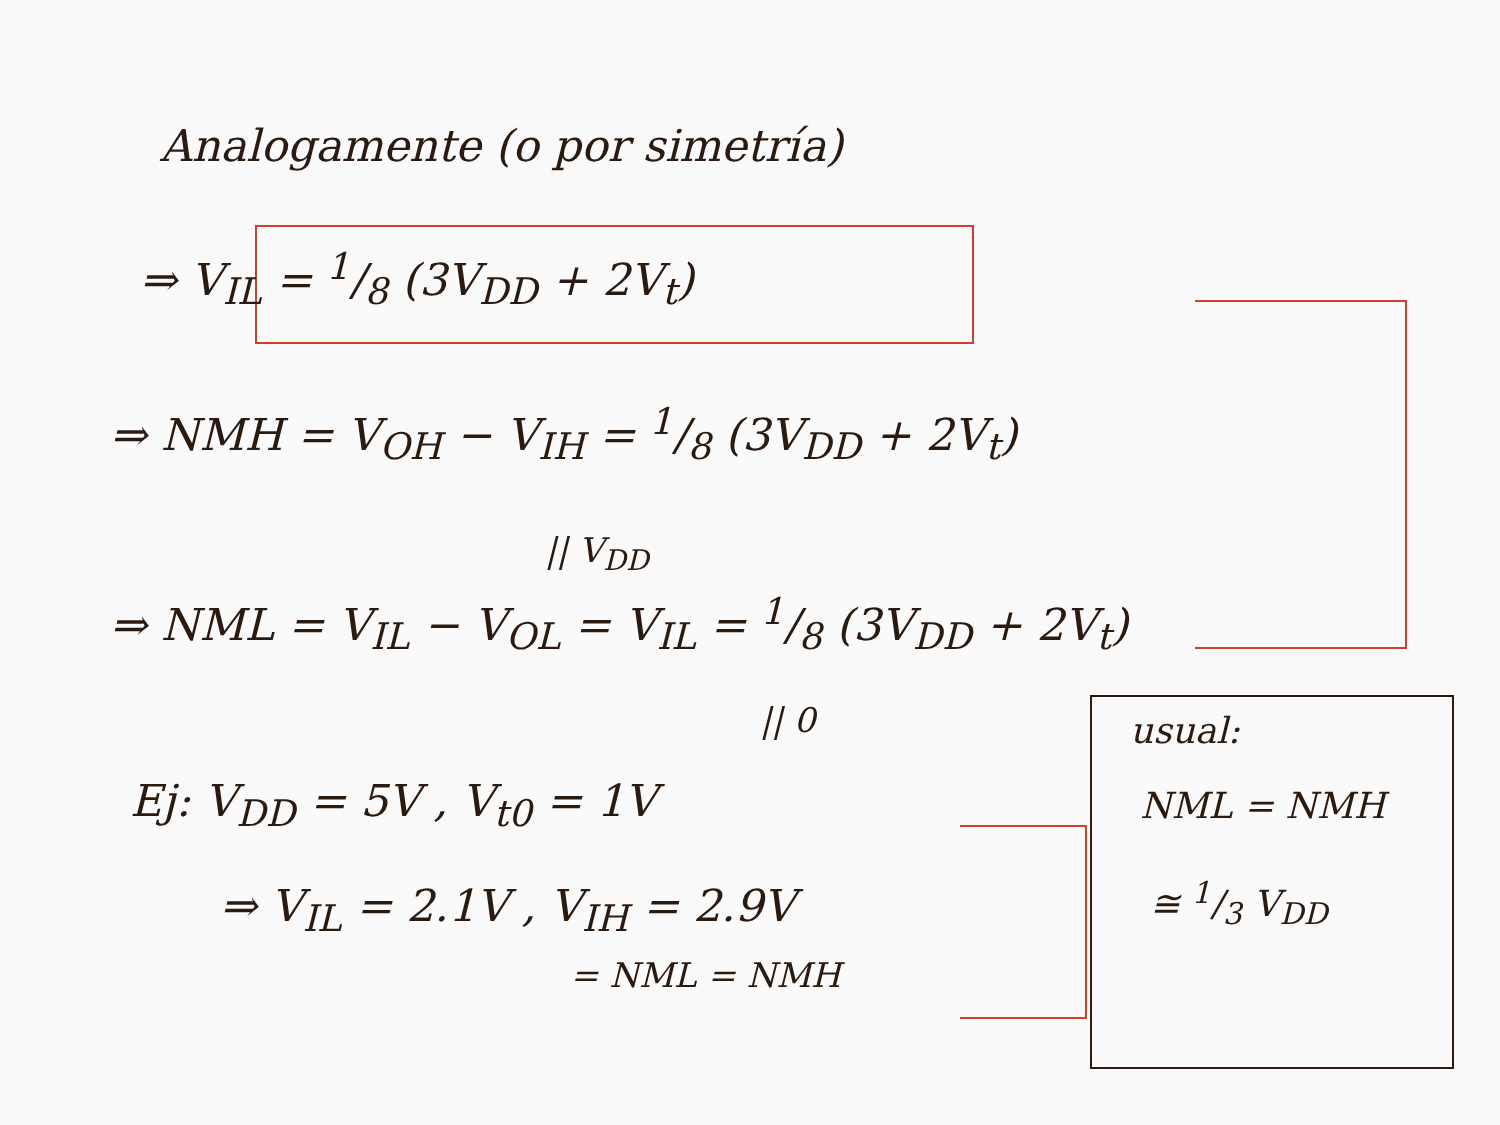Analogamente (o por simetría)
⇒ V<sub>IL</sub> = 1/8 (3V<sub>DD</sub> + 2V<sub>t</sub>)
⇒ NMH = V<sub>OH</sub> − V<sub>IH</sub> = 1/8 (3V<sub>DD</sub> + 2V<sub>t</sub>)
|| V<sub>DD</sub>
⇒ NML = V<sub>IL</sub> − V<sub>OL</sub> = V<sub>IL</sub> = 1/8 (3V<sub>DD</sub> + 2V<sub>t</sub>)
|| 0 usual:
Ej: V<sub>DD</sub> = 5V , V<sub>t0</sub> = 1V NML = NMH
⇒ V<sub>IL</sub> = 2.1V , V<sub>IH</sub> = 2.9V ≅ 1/3 V<sub>DD</sub>
= NML = NMH